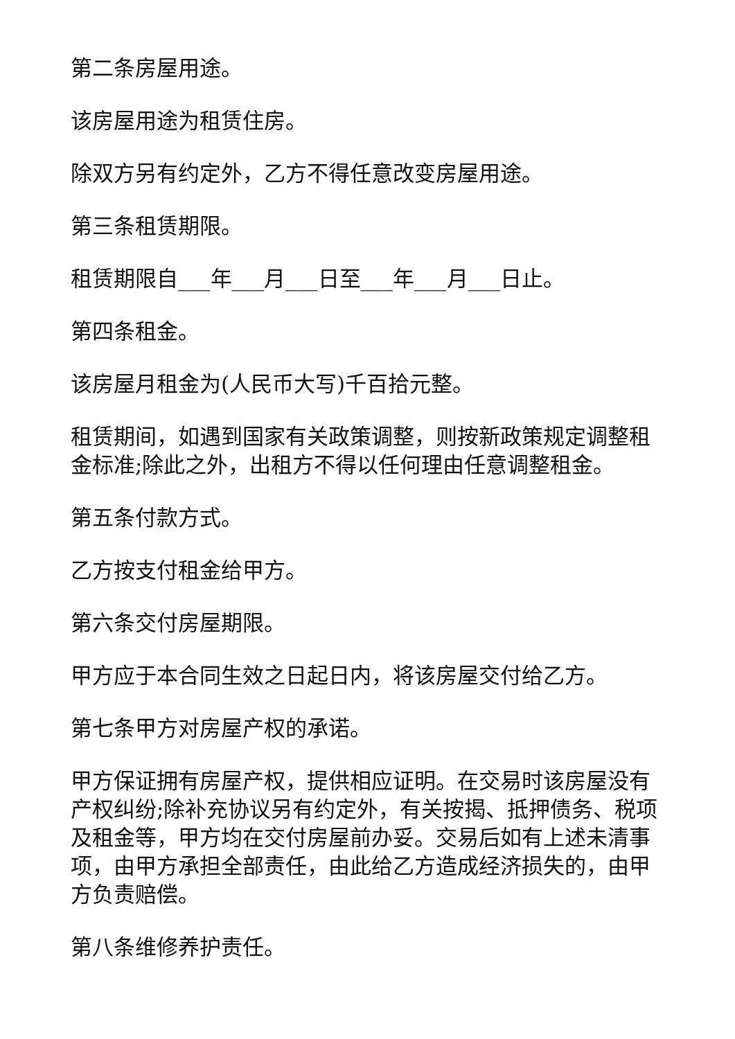第二条房屋用途。
该房屋用途为租赁住房。
除双方另有约定外，乙方不得任意改变房屋用途。
第三条租赁期限。
租赁期限自___年___月___日至___年___月___日止。
第四条租金。
该房屋月租金为(人民币大写)千百拾元整。
租赁期间，如遇到国家有关政策调整，则按新政策规定调整租金标准;除此之外，出租方不得以任何理由任意调整租金。
第五条付款方式。
乙方按支付租金给甲方。
第六条交付房屋期限。
甲方应于本合同生效之日起日内，将该房屋交付给乙方。
第七条甲方对房屋产权的承诺。
甲方保证拥有房屋产权，提供相应证明。在交易时该房屋没有产权纠纷;除补充协议另有约定外，有关按揭、抵押债务、税项及租金等，甲方均在交付房屋前办妥。交易后如有上述未清事项，由甲方承担全部责任，由此给乙方造成经济损失的，由甲方负责赔偿。
第八条维修养护责任。